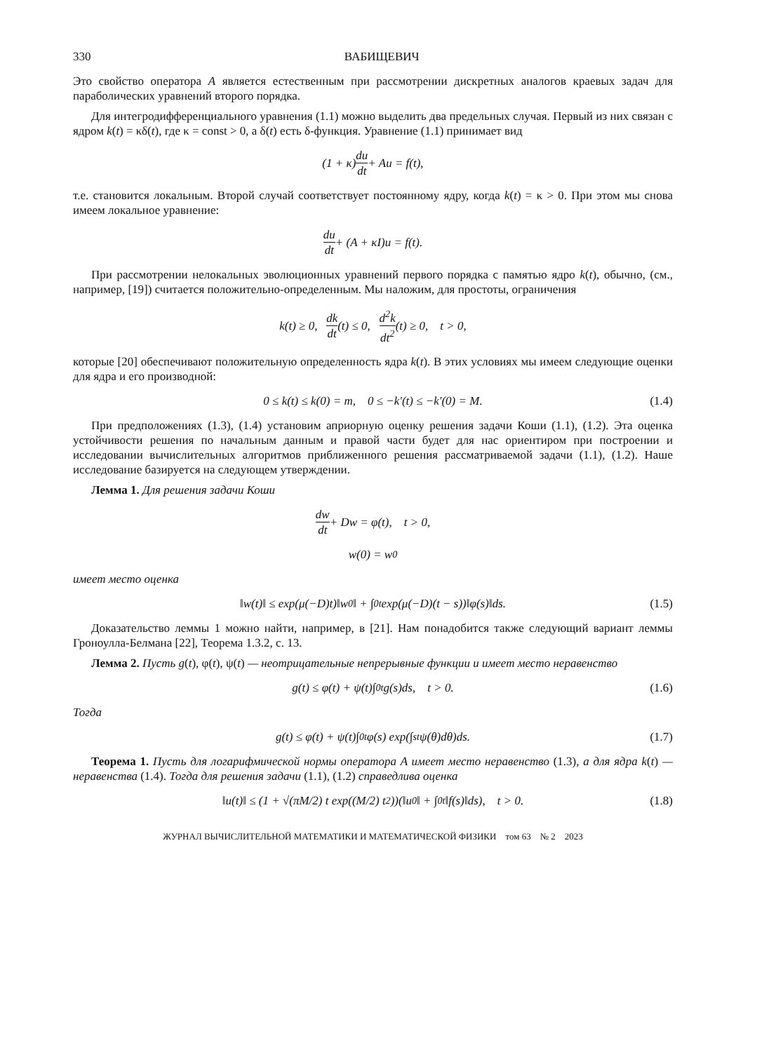330 ВАБИЩЕВИЧ
Это свойство оператора A является естественным при рассмотрении дискретных аналогов краевых задач для параболических уравнений второго порядка.
Для интегродифференциального уравнения (1.1) можно выделить два предельных случая. Первый из них связан с ядром k(t) = κδ(t), где κ = const > 0, а δ(t) есть δ-функция. Уравнение (1.1) принимает вид
(1 + κ) du dt + Au = f(t),
т.е. становится локальным. Второй случай соответствует постоянному ядру, когда k(t) = κ > 0. При этом мы снова имеем локальное уравнение:
du dt + (A + κI)u = f(t).
При рассмотрении нелокальных эволюционных уравнений первого порядка с памятью ядро k(t), обычно, (см., например, [19]) считается положительно-определенным. Мы наложим, для простоты, ограничения
k(t) ≥ 0, dk dt (t) ≤ 0, d<sup>2</sup>k dt<sup>2</sup> (t) ≥ 0, t > 0,
которые [20] обеспечивают положительную определенность ядра k(t). В этих условиях мы имеем следующие оценки для ядра и его производной:
0 ≤ k(t) ≤ k(0) = m, 0 ≤ −k'(t) ≤ −k'(0) = M. (1.4)
При предположениях (1.3), (1.4) установим априорную оценку решения задачи Коши (1.1), (1.2). Эта оценка устойчивости решения по начальным данным и правой части будет для нас ориентиром при построении и исследовании вычислительных алгоритмов приближенного решения рассматриваемой задачи (1.1), (1.2). Наше исследование базируется на следующем утверждении.
Лемма 1. Для решения задачи Коши
dw dt + Dw = φ(t), t > 0,
w(0) = w<sup>0</sup>
имеет место оценка
‖w(t)‖ ≤ exp(μ(−D)t)‖w<sup>0</sup>‖ + ∫<sub>0</sub><sup>t</sup> exp(μ(−D)(t − s))‖φ(s)‖ds. (1.5)
Доказательство леммы 1 можно найти, например, в [21]. Нам понадобится также следующий вариант леммы Гроноулла-Белмана [22], Теорема 1.3.2, с. 13.
Лемма 2. Пусть g(t), φ(t), ψ(t) — неотрицательные непрерывные функции и имеет место неравенство
g(t) ≤ φ(t) + ψ(t)∫<sub>0</sub><sup>t</sup> g(s)ds, t > 0. (1.6)
Тогда
g(t) ≤ φ(t) + ψ(t)∫<sub>0</sub><sup>t</sup> φ(s) exp(∫<sub>s</sub><sup>t</sup> ψ(θ)dθ)ds. (1.7)
Теорема 1. Пусть для логарифмической нормы оператора A имеет место неравенство (1.3), а для ядра k(t) — неравенства (1.4). Тогда для решения задачи (1.1), (1.2) справедлива оценка
‖u(t)‖ ≤ (1 + √(πM/2) t exp((M/2) t<sup>2</sup>))(‖u<sup>0</sup>‖ + ∫<sub>0</sub><sup>t</sup> ‖f(s)‖ds), t > 0. (1.8)
ЖУРНАЛ ВЫЧИСЛИТЕЛЬНОЙ МАТЕМАТИКИ И МАТЕМАТИЧЕСКОЙ ФИЗИКИ том 63 № 2 2023